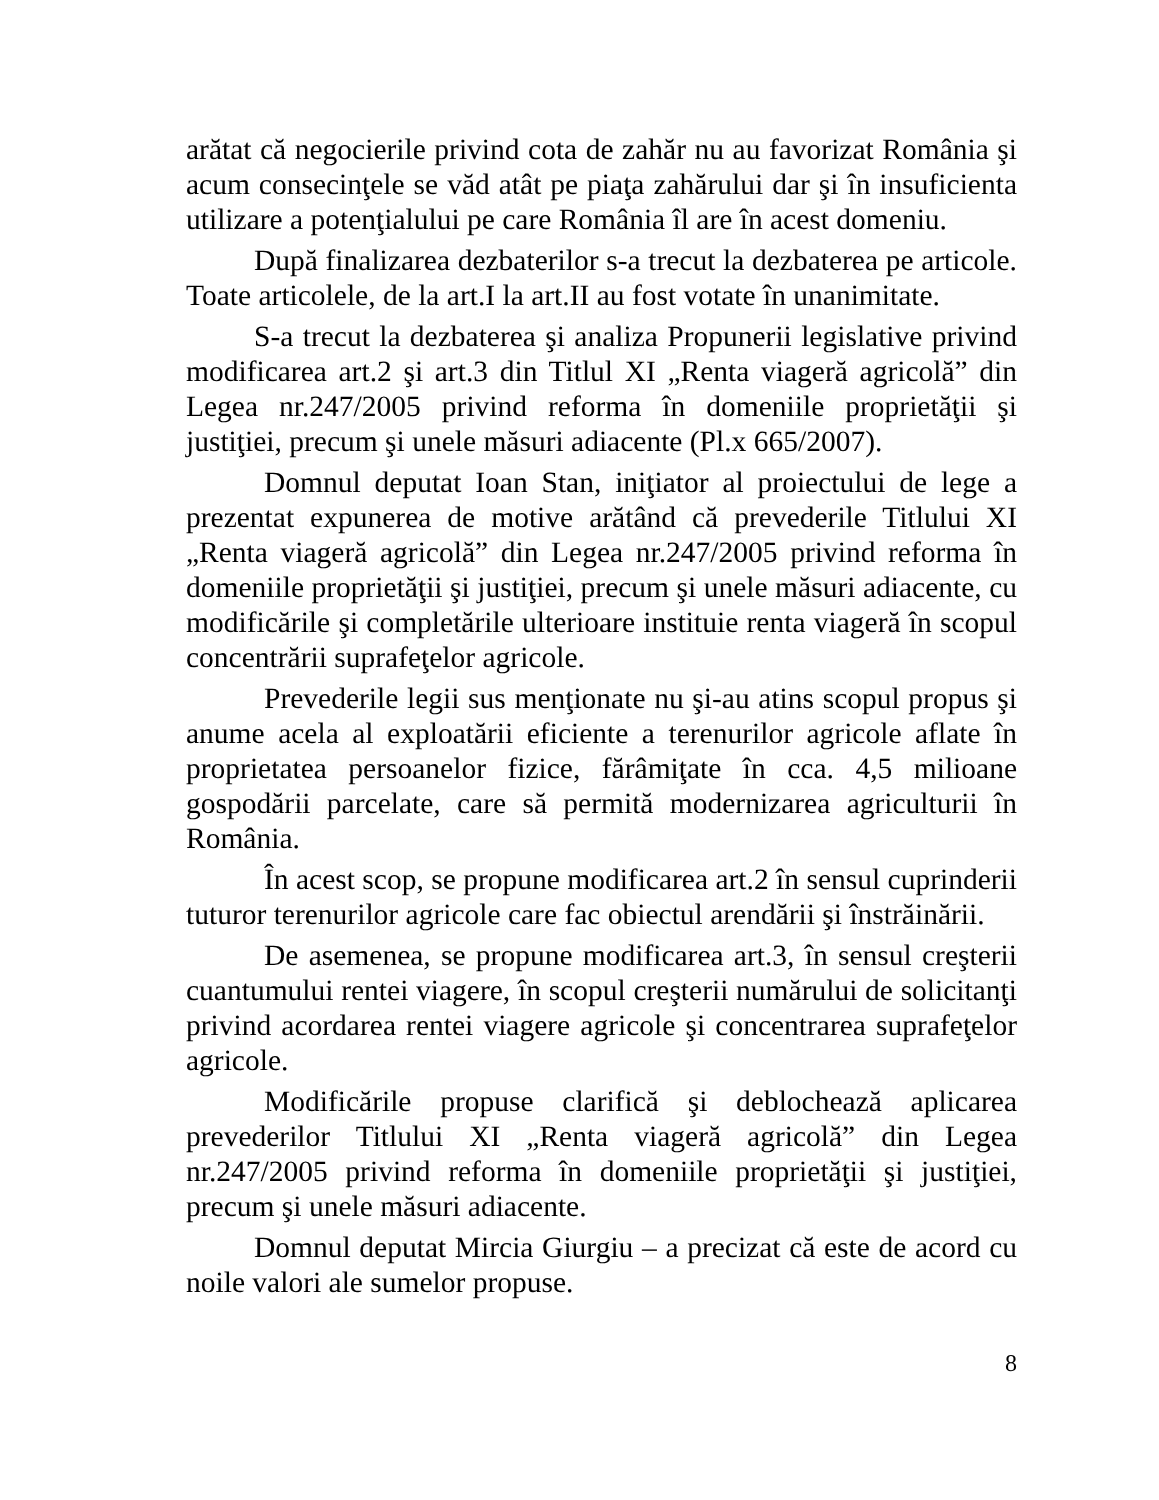arătat că negocierile privind cota de zahăr nu au favorizat România şi acum consecinţele se văd atât pe piaţa zahărului dar şi în insuficienta utilizare a potenţialului pe care România îl are în acest domeniu.
După finalizarea dezbaterilor s-a trecut la dezbaterea pe articole. Toate articolele, de la art.I la art.II au fost votate în unanimitate.
S-a trecut la dezbaterea şi analiza Propunerii legislative privind modificarea art.2 şi art.3 din Titlul XI „Renta viageră agricolă” din Legea nr.247/2005 privind reforma în domeniile proprietăţii şi justiţiei, precum şi unele măsuri adiacente (Pl.x 665/2007).
Domnul deputat Ioan Stan, iniţiator al proiectului de lege a prezentat expunerea de motive arătând că prevederile Titlului XI „Renta viageră agricolă” din Legea nr.247/2005 privind reforma în domeniile proprietăţii şi justiţiei, precum şi unele măsuri adiacente, cu modificările şi completările ulterioare instituie renta viageră în scopul concentrării suprafeţelor agricole.
Prevederile legii sus menţionate nu şi-au atins scopul propus şi anume acela al exploatării eficiente a terenurilor agricole aflate în proprietatea persoanelor fizice, fărâmiţate în cca. 4,5 milioane gospodării parcelate, care să permită modernizarea agriculturii în România.
În acest scop, se propune modificarea art.2 în sensul cuprinderii tuturor terenurilor agricole care fac obiectul arendării şi înstrăinării.
De asemenea, se propune modificarea art.3, în sensul creşterii cuantumului rentei viagere, în scopul creşterii numărului de solicitanţi privind acordarea rentei viagere agricole şi concentrarea suprafeţelor agricole.
Modificările propuse clarifică şi deblochează aplicarea prevederilor Titlului XI „Renta viageră agricolă” din Legea nr.247/2005 privind reforma în domeniile proprietăţii şi justiţiei, precum şi unele măsuri adiacente.
Domnul deputat Mircia Giurgiu – a precizat că este de acord cu noile valori ale sumelor propuse.
8